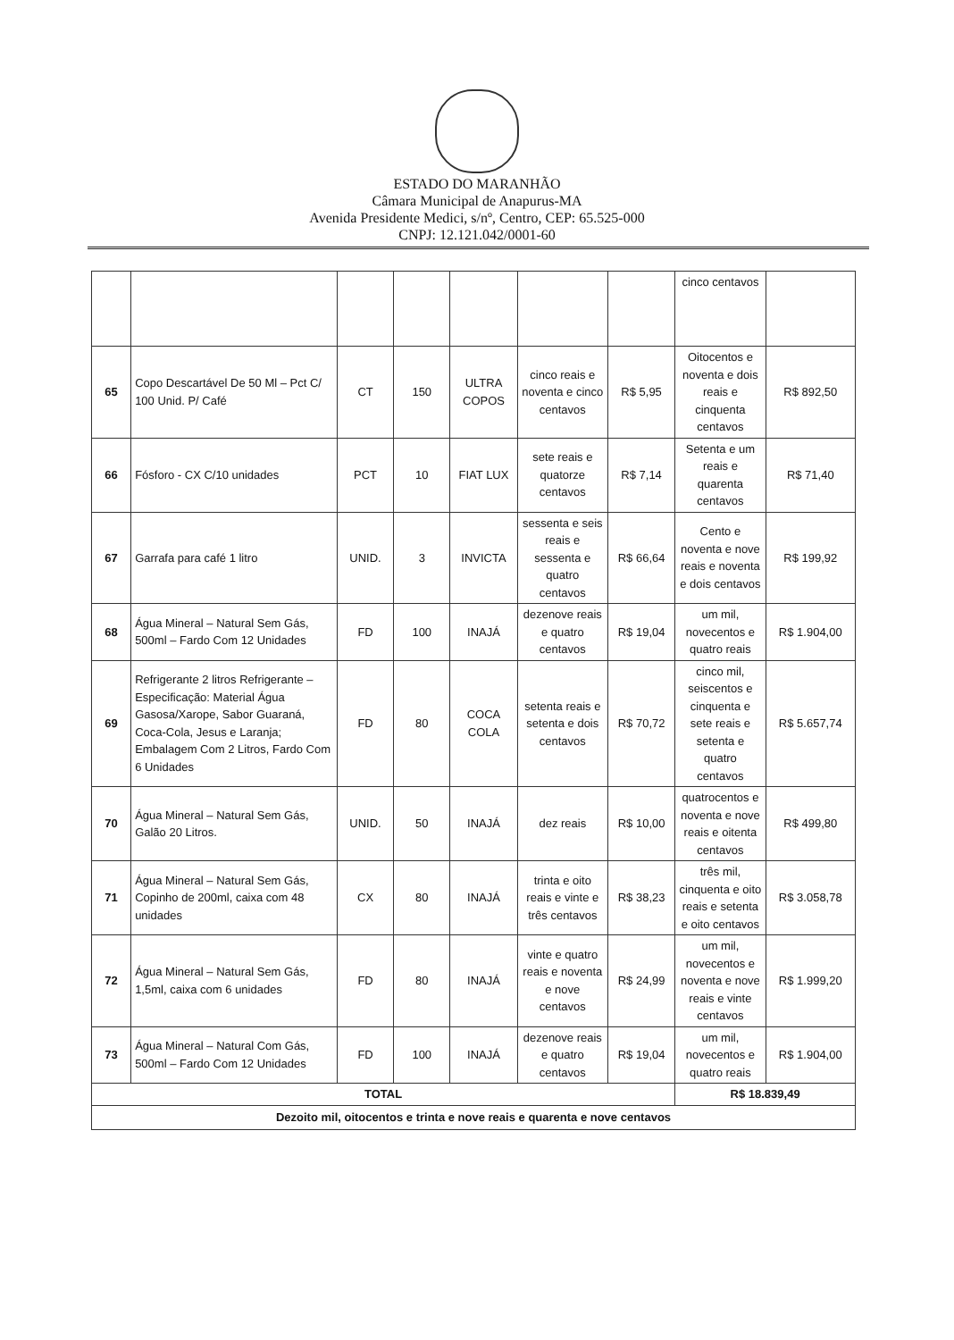ESTADO DO MARANHÃO
Câmara Municipal de Anapurus-MA
Avenida Presidente Medici, s/nº, Centro, CEP: 65.525-000
CNPJ: 12.121.042/0001-60
| | | | | | | | cinco centavos | |
| 65 | Copo Descartável De 50 Ml – Pct C/ 100 Unid. P/ Café | CT | 150 | ULTRA COPOS | cinco reais e noventa e cinco centavos | R$ 5,95 | Oitocentos e noventa e dois reais e cinquenta centavos | R$ 892,50 |
| 66 | Fósforo - CX C/10 unidades | PCT | 10 | FIAT LUX | sete reais e quatorze centavos | R$ 7,14 | Setenta e um reais e quarenta centavos | R$ 71,40 |
| 67 | Garrafa para café 1 litro | UNID. | 3 | INVICTA | sessenta e seis reais e sessenta e quatro centavos | R$ 66,64 | Cento e noventa e nove reais e noventa e dois centavos | R$ 199,92 |
| 68 | Água Mineral – Natural Sem Gás, 500ml – Fardo Com 12 Unidades | FD | 100 | INAJÁ | dezenove reais e quatro centavos | R$ 19,04 | um mil, novecentos e quatro reais | R$ 1.904,00 |
| 69 | Refrigerante 2 litros Refrigerante – Especificação: Material Água Gasosa/Xarope, Sabor Guaraná, Coca-Cola, Jesus e Laranja; Embalagem Com 2 Litros, Fardo Com 6 Unidades | FD | 80 | COCA COLA | setenta reais e setenta e dois centavos | R$ 70,72 | cinco mil, seiscentos e cinquenta e sete reais e setenta e quatro centavos | R$ 5.657,74 |
| 70 | Água Mineral – Natural Sem Gás, Galão 20 Litros. | UNID. | 50 | INAJÁ | dez reais | R$ 10,00 | quatrocentos e noventa e nove reais e oitenta centavos | R$ 499,80 |
| 71 | Água Mineral – Natural Sem Gás, Copinho de 200ml, caixa com 48 unidades | CX | 80 | INAJÁ | trinta e oito reais e vinte e três centavos | R$ 38,23 | três mil, cinquenta e oito reais e setenta e oito centavos | R$ 3.058,78 |
| 72 | Água Mineral – Natural Sem Gás, 1,5ml, caixa com 6 unidades | FD | 80 | INAJÁ | vinte e quatro reais e noventa e nove centavos | R$ 24,99 | um mil, novecentos e noventa e nove reais e vinte centavos | R$ 1.999,20 |
| 73 | Água Mineral – Natural Com Gás, 500ml – Fardo Com 12 Unidades | FD | 100 | INAJÁ | dezenove reais e quatro centavos | R$ 19,04 | um mil, novecentos e quatro reais | R$ 1.904,00 |
| TOTAL | | | | | | | R$ 18.839,49 | |
| Dezoito mil, oitocentos e trinta e nove reais e quarenta e nove centavos | | | | | | | | |